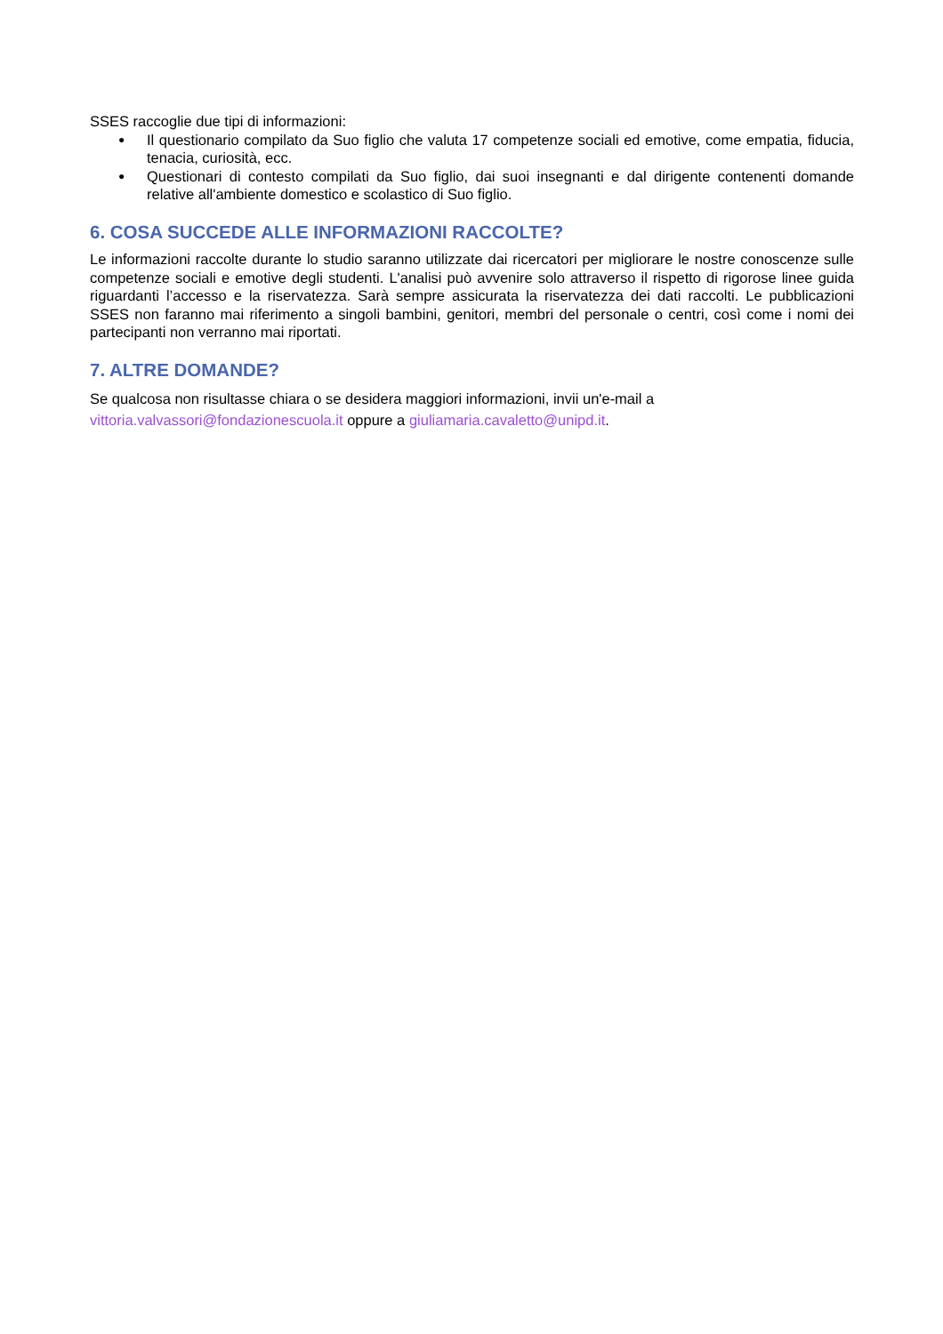SSES raccoglie due tipi di informazioni:
● Il questionario compilato da Suo figlio che valuta 17 competenze sociali ed emotive, come empatia, fiducia, tenacia, curiosità, ecc.
● Questionari di contesto compilati da Suo figlio, dai suoi insegnanti e dal dirigente contenenti domande relative all'ambiente domestico e scolastico di Suo figlio.
6. COSA SUCCEDE ALLE INFORMAZIONI RACCOLTE?
Le informazioni raccolte durante lo studio saranno utilizzate dai ricercatori per migliorare le nostre conoscenze sulle competenze sociali e emotive degli studenti. L'analisi può avvenire solo attraverso il rispetto di rigorose linee guida riguardanti l’accesso e la riservatezza. Sarà sempre assicurata la riservatezza dei dati raccolti. Le pubblicazioni SSES non faranno mai riferimento a singoli bambini, genitori, membri del personale o centri, così come i nomi dei partecipanti non verranno mai riportati.
7. ALTRE DOMANDE?
Se qualcosa non risultasse chiara o se desidera maggiori informazioni, invii un'e-mail a
vittoria.valvassori@fondazionescuola.it oppure a giuliamaria.cavaletto@unipd.it.